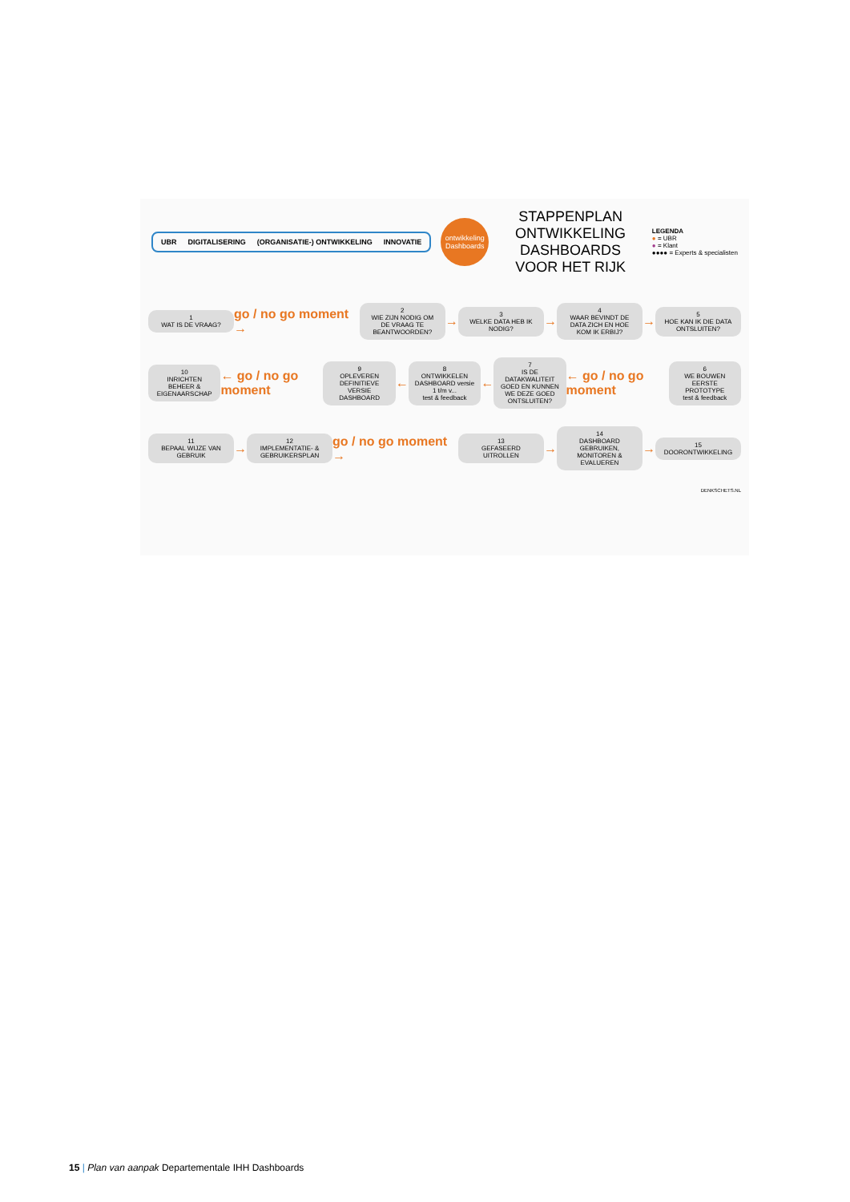UBR DIGITALISERING (ORGANISATIE-) ONTWIKKELING INNOVATIE
ontwikkeling Dashboards
STAPPENPLAN ONTWIKKELING DASHBOARDS VOOR HET RIJK
LEGENDA
● = UBR
● = Klant
●●●● = Experts & specialisten
1
WAT IS DE VRAAG?
go / no go moment →
2
WIE ZIJN NODIG OM DE VRAAG TE BEANTWOORDEN?
→
3
WELKE DATA HEB IK NODIG?
→
4
WAAR BEVINDT DE DATA ZICH EN HOE KOM IK ERBIJ?
→
5
HOE KAN IK DIE DATA ONTSLUITEN?
10
INRICHTEN BEHEER & EIGENAARSCHAP
← go / no go moment
9
OPLEVEREN DEFINITIEVE VERSIE DASHBOARD
←
8
ONTWIKKELEN DASHBOARD versie 1 t/m v...
test & feedback
←
7
IS DE DATAKWALITEIT GOED EN KUNNEN WE DEZE GOED ONTSLUITEN?
← go / no go moment
6
WE BOUWEN EERSTE PROTOTYPE
test & feedback
11
BEPAAL WIJZE VAN GEBRUIK
→
12
IMPLEMENTATIE- & GEBRUIKERSPLAN
go / no go moment →
13
GEFASEERD UITROLLEN
→
14
DASHBOARD GEBRUIKEN, MONITOREN & EVALUEREN
→
15
DOORONTWIKKELING
DENKSCHETS.NL
15 | Plan van aanpak Departementale IHH Dashboards